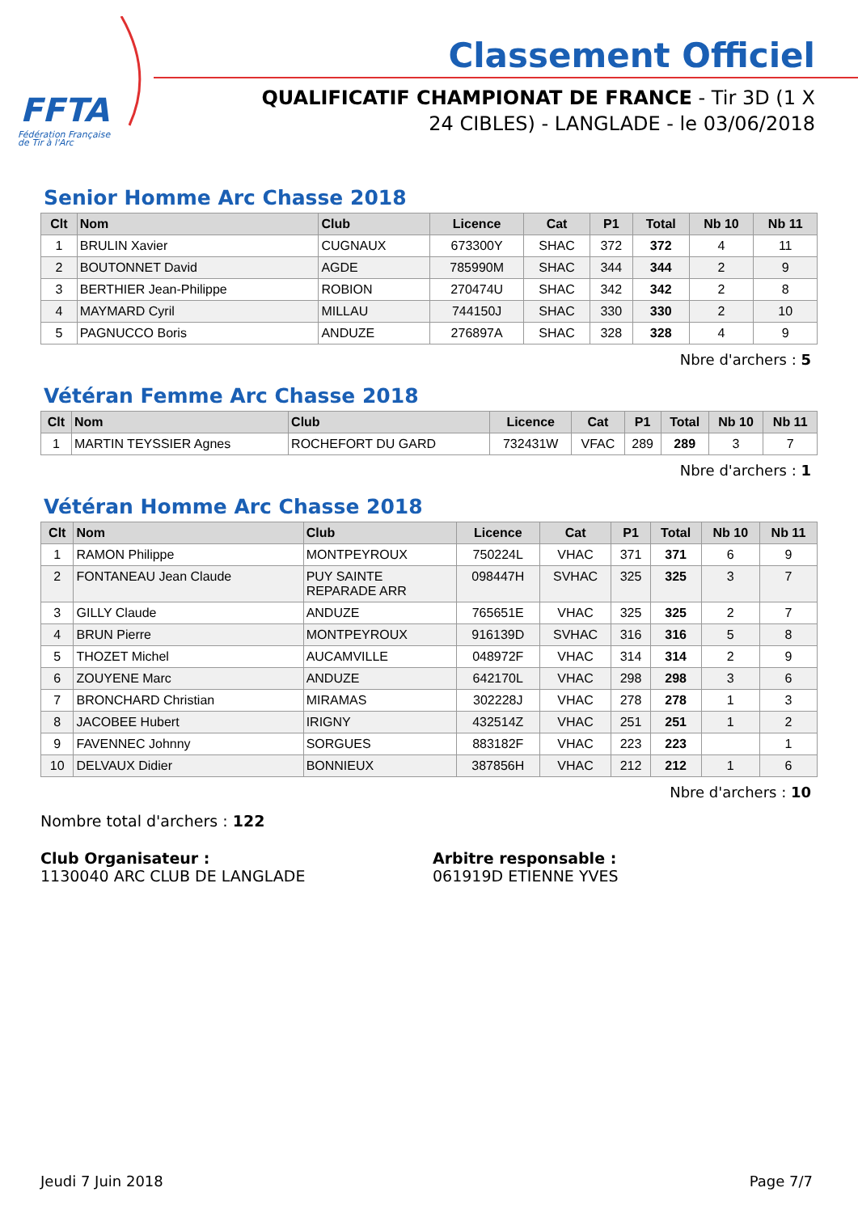FFTA
Fédération Française
de Tir à l'Arc
Classement Officiel
QUALIFICATIF CHAMPIONAT DE FRANCE - Tir 3D (1 X 24 CIBLES) - LANGLADE - le 03/06/2018
Senior Homme Arc Chasse 2018
| Clt | Nom | Club | Licence | Cat | P1 | Total | Nb 10 | Nb 11 |
| --- | --- | --- | --- | --- | --- | --- | --- | --- |
| 1 | BRULIN Xavier | CUGNAUX | 673300Y | SHAC | 372 | 372 | 4 | 11 |
| 2 | BOUTONNET David | AGDE | 785990M | SHAC | 344 | 344 | 2 | 9 |
| 3 | BERTHIER Jean-Philippe | ROBION | 270474U | SHAC | 342 | 342 | 2 | 8 |
| 4 | MAYMARD Cyril | MILLAU | 744150J | SHAC | 330 | 330 | 2 | 10 |
| 5 | PAGNUCCO Boris | ANDUZE | 276897A | SHAC | 328 | 328 | 4 | 9 |
Nbre d'archers : 5
Vétéran Femme Arc Chasse 2018
| Clt | Nom | Club | Licence | Cat | P1 | Total | Nb 10 | Nb 11 |
| --- | --- | --- | --- | --- | --- | --- | --- | --- |
| 1 | MARTIN TEYSSIER Agnes | ROCHEFORT DU GARD | 732431W | VFAC | 289 | 289 | 3 | 7 |
Nbre d'archers : 1
Vétéran Homme Arc Chasse 2018
| Clt | Nom | Club | Licence | Cat | P1 | Total | Nb 10 | Nb 11 |
| --- | --- | --- | --- | --- | --- | --- | --- | --- |
| 1 | RAMON Philippe | MONTPEYROUX | 750224L | VHAC | 371 | 371 | 6 | 9 |
| 2 | FONTANEAU Jean Claude | PUY SAINTE REPARADE ARR | 098447H | SVHAC | 325 | 325 | 3 | 7 |
| 3 | GILLY Claude | ANDUZE | 765651E | VHAC | 325 | 325 | 2 | 7 |
| 4 | BRUN Pierre | MONTPEYROUX | 916139D | SVHAC | 316 | 316 | 5 | 8 |
| 5 | THOZET Michel | AUCAMVILLE | 048972F | VHAC | 314 | 314 | 2 | 9 |
| 6 | ZOUYENE Marc | ANDUZE | 642170L | VHAC | 298 | 298 | 3 | 6 |
| 7 | BRONCHARD Christian | MIRAMAS | 302228J | VHAC | 278 | 278 | 1 | 3 |
| 8 | JACOBEE Hubert | IRIGNY | 432514Z | VHAC | 251 | 251 | 1 | 2 |
| 9 | FAVENNEC Johnny | SORGUES | 883182F | VHAC | 223 | 223 | | 1 |
| 10 | DELVAUX Didier | BONNIEUX | 387856H | VHAC | 212 | 212 | 1 | 6 |
Nbre d'archers : 10
Nombre total d'archers : 122
Club Organisateur :
1130040 ARC CLUB DE LANGLADE
Arbitre responsable :
061919D ETIENNE YVES
Jeudi 7 Juin 2018 Page 7/7